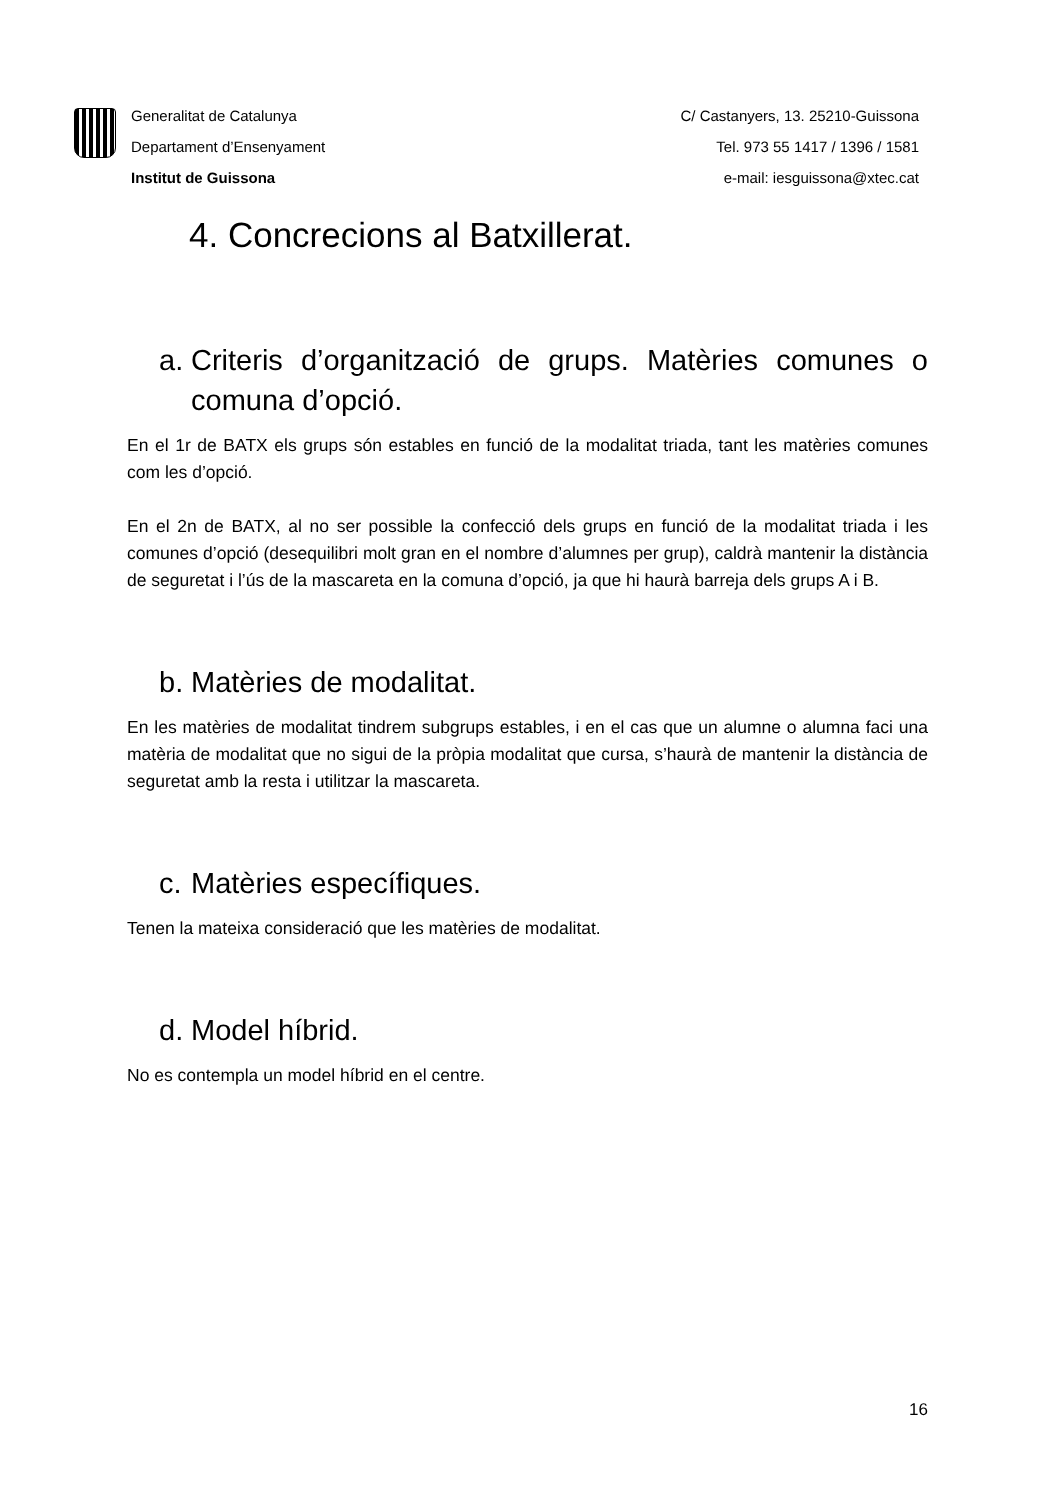Generalitat de Catalunya
Departament d’Ensenyament
Institut de Guissona
C/ Castanyers, 13. 25210-Guissona
Tel. 973 55 1417 / 1396 / 1581
e-mail: iesguissona@xtec.cat
4. Concrecions al Batxillerat.
a. Criteris d’organització de grups. Matèries comunes o comuna d’opció.
En el 1r de BATX els grups són estables en funció de la modalitat triada, tant les matèries comunes com les d’opció.
En el 2n de BATX, al no ser possible la confecció dels grups en funció de la modalitat triada i les comunes d’opció (desequilibri molt gran en el nombre d’alumnes per grup), caldrà mantenir la distància de seguretat i l’ús de la mascareta en la comuna d’opció, ja que hi haurà barreja dels grups A i B.
b. Matèries de modalitat.
En les matèries de modalitat tindrem subgrups estables, i en el cas que un alumne o alumna faci una matèria de modalitat que no sigui de la pròpia modalitat que cursa, s’haurà de mantenir la distància de seguretat amb la resta i utilitzar la mascareta.
c. Matèries específiques.
Tenen la mateixa consideració que les matèries de modalitat.
d. Model híbrid.
No es contempla un model híbrid en el centre.
16